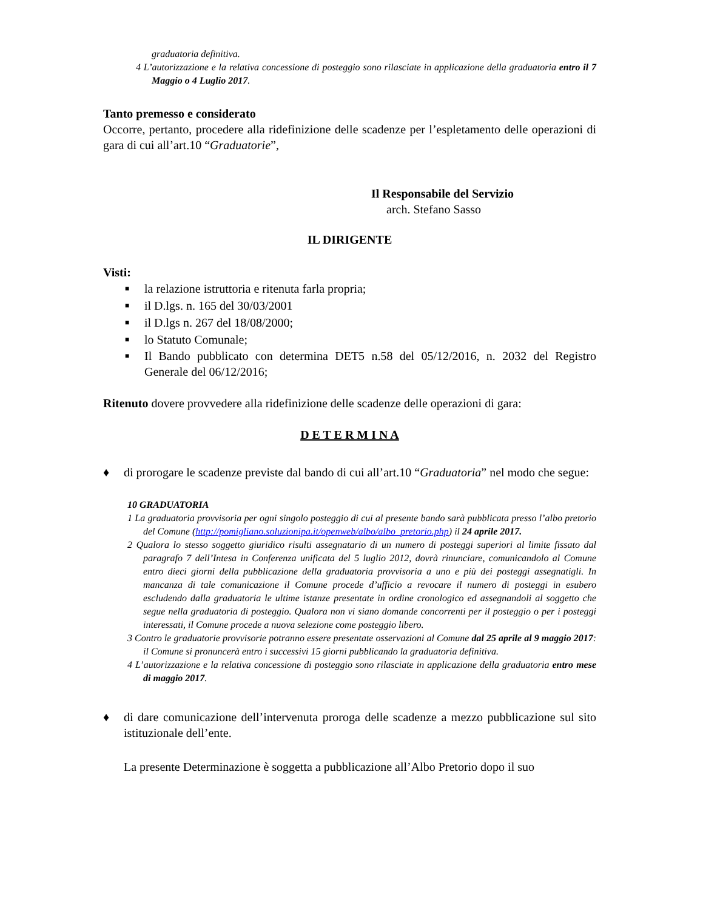graduatoria definitiva.
4 L’autorizzazione e la relativa concessione di posteggio sono rilasciate in applicazione della graduatoria entro il 7 Maggio o 4 Luglio 2017.
Tanto premesso e considerato
Occorre, pertanto, procedere alla ridefinizione delle scadenze per l’espletamento delle operazioni di gara di cui all’art.10 “Graduatorie”,
Il Responsabile del Servizio
arch. Stefano Sasso
IL DIRIGENTE
Visti:
■ la relazione istruttoria e ritenuta farla propria;
■ il D.lgs. n. 165 del 30/03/2001
■ il D.lgs n. 267 del 18/08/2000;
■ lo Statuto Comunale;
■ Il Bando pubblicato con determina DET5 n.58 del 05/12/2016, n. 2032 del Registro Generale del 06/12/2016;
Ritenuto dovere provvedere alla ridefinizione delle scadenze delle operazioni di gara:
D E T E R M I N A
♦ di prorogare le scadenze previste dal bando di cui all’art.10 “Graduatoria” nel modo che segue:
10 GRADUATORIA
1 La graduatoria provvisoria per ogni singolo posteggio di cui al presente bando sarà pubblicata presso l’albo pretorio del Comune (http://pomigliano.soluzionipa.it/openweb/albo/albo_pretorio.php) il 24 aprile 2017.
2 Qualora lo stesso soggetto giuridico risulti assegnatario di un numero di posteggi superiori al limite fissato dal paragrafo 7 dell’Intesa in Conferenza unificata del 5 luglio 2012, dovrà rinunciare, comunicandolo al Comune entro dieci giorni della pubblicazione della graduatoria provvisoria a uno e più dei posteggi assegnatigli. In mancanza di tale comunicazione il Comune procede d’ufficio a revocare il numero di posteggi in esubero escludendo dalla graduatoria le ultime istanze presentate in ordine cronologico ed assegnandoli al soggetto che segue nella graduatoria di posteggio. Qualora non vi siano domande concorrenti per il posteggio o per i posteggi interessati, il Comune procede a nuova selezione come posteggio libero.
3 Contro le graduatorie provvisorie potranno essere presentate osservazioni al Comune dal 25 aprile al 9 maggio 2017: il Comune si pronuncerà entro i successivi 15 giorni pubblicando la graduatoria definitiva.
4 L’autorizzazione e la relativa concessione di posteggio sono rilasciate in applicazione della graduatoria entro mese di maggio 2017.
♦ di dare comunicazione dell’intervenuta proroga delle scadenze a mezzo pubblicazione sul sito istituzionale dell’ente.
La presente Determinazione è soggetta a pubblicazione all’Albo Pretorio dopo il suo